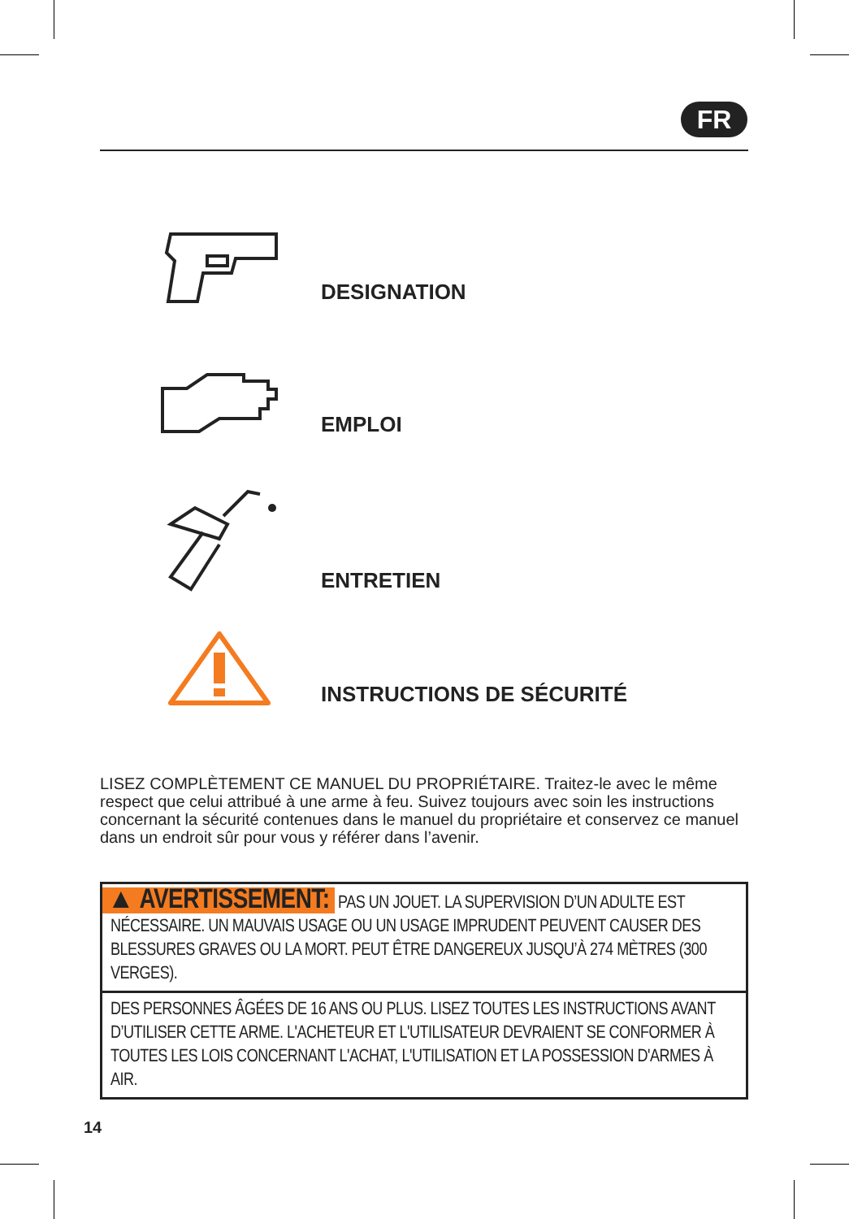FR
DESIGNATION
EMPLOI
ENTRETIEN
INSTRUCTIONS DE SÉCURITÉ
LISEZ COMPLÈTEMENT CE MANUEL DU PROPRIÉTAIRE. Traitez-le avec le même respect que celui attribué à une arme à feu. Suivez toujours avec soin les instructions concernant la sécurité contenues dans le manuel du propriétaire et conservez ce manuel dans un endroit sûr pour vous y référer dans l’avenir.
▲ AVERTISSEMENT: PAS UN JOUET. LA SUPERVISION D’UN ADULTE EST NÉCESSAIRE. UN MAUVAIS USAGE OU UN USAGE IMPRUDENT PEUVENT CAUSER DES BLESSURES GRAVES OU LA MORT. PEUT ÊTRE DANGEREUX JUSQU’À 274 MÈTRES (300 VERGES).
DES PERSONNES ÂGÉES DE 16 ANS OU PLUS. LISEZ TOUTES LES INSTRUCTIONS AVANT D’UTILISER CETTE ARME. L'ACHETEUR ET L'UTILISATEUR DEVRAIENT SE CONFORMER À TOUTES LES LOIS CONCERNANT L'ACHAT, L'UTILISATION ET LA POSSESSION D'ARMES À AIR.
14